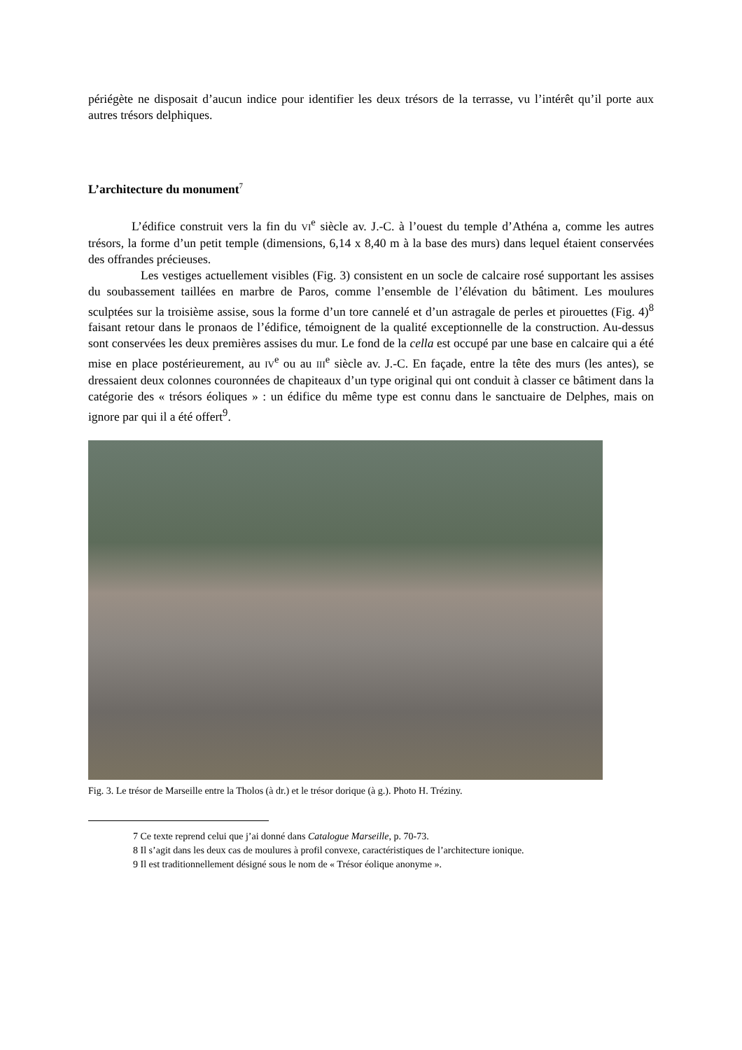périégète ne disposait d’aucun indice pour identifier les deux trésors de la terrasse, vu l’intérêt qu’il porte aux autres trésors delphiques.
L’architecture du monument<sup>7</sup>
L’édifice construit vers la fin du VI<sup>e</sup> siècle av. J.-C. à l’ouest du temple d’Athéna a, comme les autres trésors, la forme d’un petit temple (dimensions, 6,14 x 8,40 m à la base des murs) dans lequel étaient conservées des offrandes précieuses.
Les vestiges actuellement visibles (Fig. 3) consistent en un socle de calcaire rosé supportant les assises du soubassement taillées en marbre de Paros, comme l’ensemble de l’élévation du bâtiment. Les moulures sculptées sur la troisième assise, sous la forme d’un tore cannelé et d’un astragale de perles et pirouettes (Fig. 4)<sup>8</sup> faisant retour dans le pronaos de l’édifice, témoignent de la qualité exceptionnelle de la construction. Au-dessus sont conservées les deux premières assises du mur. Le fond de la cella est occupé par une base en calcaire qui a été mise en place postérieurement, au IV<sup>e</sup> ou au III<sup>e</sup> siècle av. J.-C. En façade, entre la tête des murs (les antes), se dressaient deux colonnes couronnées de chapiteaux d’un type original qui ont conduit à classer ce bâtiment dans la catégorie des « trésors éoliques » : un édifice du même type est connu dans le sanctuaire de Delphes, mais on ignore par qui il a été offert<sup>9</sup>.
Fig. 3. Le trésor de Marseille entre la Tholos (à dr.) et le trésor dorique (à g.). Photo H. Tréziny.
7 Ce texte reprend celui que j’ai donné dans Catalogue Marseille, p. 70-73.
8 Il s’agit dans les deux cas de moulures à profil convexe, caractéristiques de l’architecture ionique.
9 Il est traditionnellement désigné sous le nom de « Trésor éolique anonyme ».